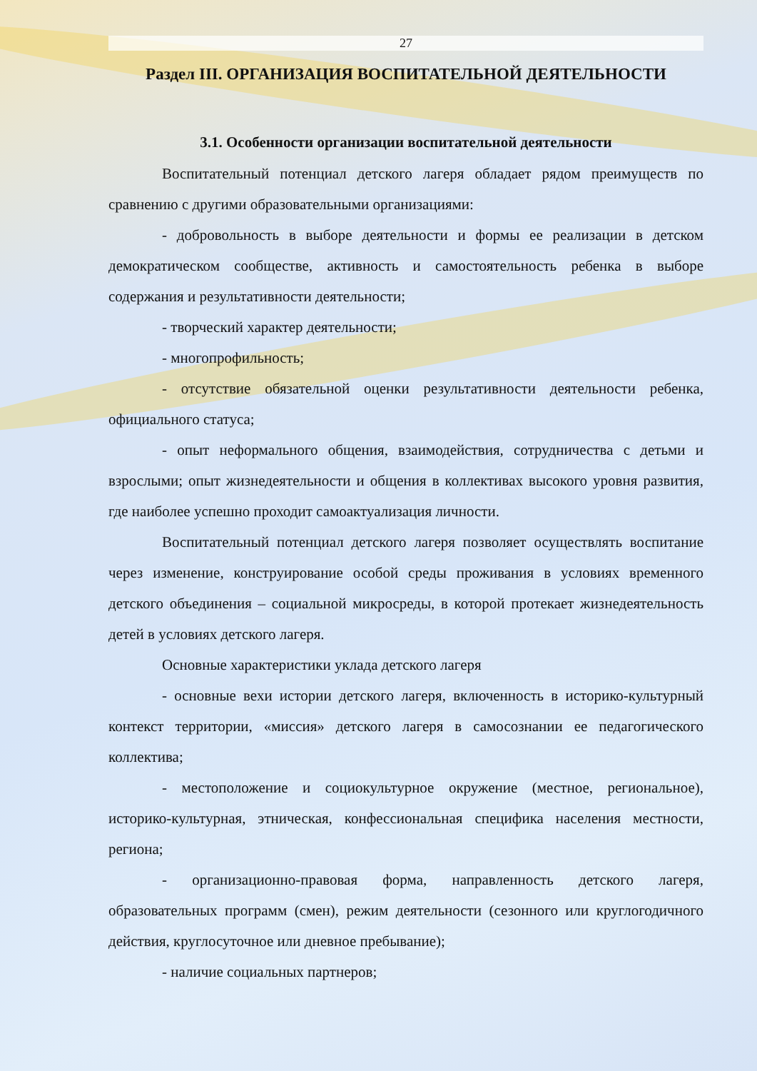27
Раздел III. ОРГАНИЗАЦИЯ ВОСПИТАТЕЛЬНОЙ ДЕЯТЕЛЬНОСТИ
3.1. Особенности организации воспитательной деятельности
Воспитательный потенциал детского лагеря обладает рядом преимуществ по сравнению с другими образовательными организациями:
- добровольность в выборе деятельности и формы ее реализации в детском демократическом сообществе, активность и самостоятельность ребенка в выборе содержания и результативности деятельности;
- творческий характер деятельности;
- многопрофильность;
- отсутствие обязательной оценки результативности деятельности ребенка, официального статуса;
- опыт неформального общения, взаимодействия, сотрудничества с детьми и взрослыми; опыт жизнедеятельности и общения в коллективах высокого уровня развития, где наиболее успешно проходит самоактуализация личности.
Воспитательный потенциал детского лагеря позволяет осуществлять воспитание через изменение, конструирование особой среды проживания в условиях временного детского объединения – социальной микросреды, в которой протекает жизнедеятельность детей в условиях детского лагеря.
Основные характеристики уклада детского лагеря
- основные вехи истории детского лагеря, включенность в историко-культурный контекст территории, «миссия» детского лагеря в самосознании ее педагогического коллектива;
- местоположение и социокультурное окружение (местное, региональное), историко-культурная, этническая, конфессиональная специфика населения местности, региона;
- организационно-правовая форма, направленность детского лагеря, образовательных программ (смен), режим деятельности (сезонного или круглогодичного действия, круглосуточное или дневное пребывание);
- наличие социальных партнеров;